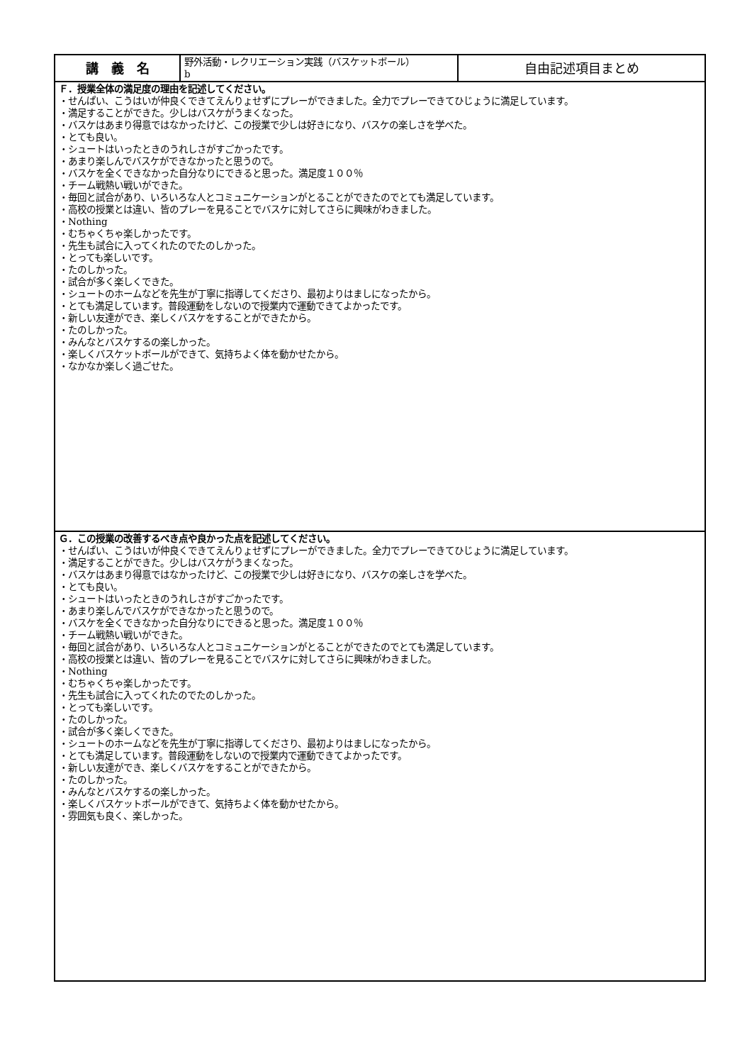| 講 義 名 | 野外活動・レクリエーション実践（バスケットボール） b | 自由記述項目まとめ |
| Ｆ．授業全体の満足度の理由を記述してください。 ・せんぱい、こうはいが仲良くできてえんりょせずにプレーができました。全力でプレーできてひじょうに満足しています。 ・満足することができた。少しはバスケがうまくなった。 ・バスケはあまり得意ではなかったけど、この授業で少しは好きになり、バスケの楽しさを学べた。 ・とても良い。 ・シュートはいったときのうれしさがすごかったです。 ・あまり楽しんでバスケができなかったと思うので。 ・バスケを全くできなかった自分なりにできると思った。満足度１００％ ・チーム戦熱い戦いができた。 ・毎回と試合があり、いろいろな人とコミュニケーションがとることができたのでとても満足しています。 ・高校の授業とは違い、皆のプレーを見ることでバスケに対してさらに興味がわきました。 ・Nothing ・むちゃくちゃ楽しかったです。 ・先生も試合に入ってくれたのでたのしかった。 ・とっても楽しいです。 ・たのしかった。 ・試合が多く楽しくできた。 ・シュートのホームなどを先生が丁寧に指導してくださり、最初よりはましになったから。 ・とても満足しています。普段運動をしないので授業内で運動できてよかったです。 ・新しい友達ができ、楽しくバスケをすることができたから。 ・たのしかった。 ・みんなとバスケするの楽しかった。 ・楽しくバスケットボールができて、気持ちよく体を動かせたから。 ・なかなか楽しく過ごせた。 | | |
| Ｇ．この授業の改善するべき点や良かった点を記述してください。 ・せんぱい、こうはいが仲良くできてえんりょせずにプレーができました。全力でプレーできてひじょうに満足しています。 ・満足することができた。少しはバスケがうまくなった。 ・バスケはあまり得意ではなかったけど、この授業で少しは好きになり、バスケの楽しさを学べた。 ・とても良い。 ・シュートはいったときのうれしさがすごかったです。 ・あまり楽しんでバスケができなかったと思うので。 ・バスケを全くできなかった自分なりにできると思った。満足度１００％ ・チーム戦熱い戦いができた。 ・毎回と試合があり、いろいろな人とコミュニケーションがとることができたのでとても満足しています。 ・高校の授業とは違い、皆のプレーを見ることでバスケに対してさらに興味がわきました。 ・Nothing ・むちゃくちゃ楽しかったです。 ・先生も試合に入ってくれたのでたのしかった。 ・とっても楽しいです。 ・たのしかった。 ・試合が多く楽しくできた。 ・シュートのホームなどを先生が丁寧に指導してくださり、最初よりはましになったから。 ・とても満足しています。普段運動をしないので授業内で運動できてよかったです。 ・新しい友達ができ、楽しくバスケをすることができたから。 ・たのしかった。 ・みんなとバスケするの楽しかった。 ・楽しくバスケットボールができて、気持ちよく体を動かせたから。 ・雰囲気も良く、楽しかった。 | | |